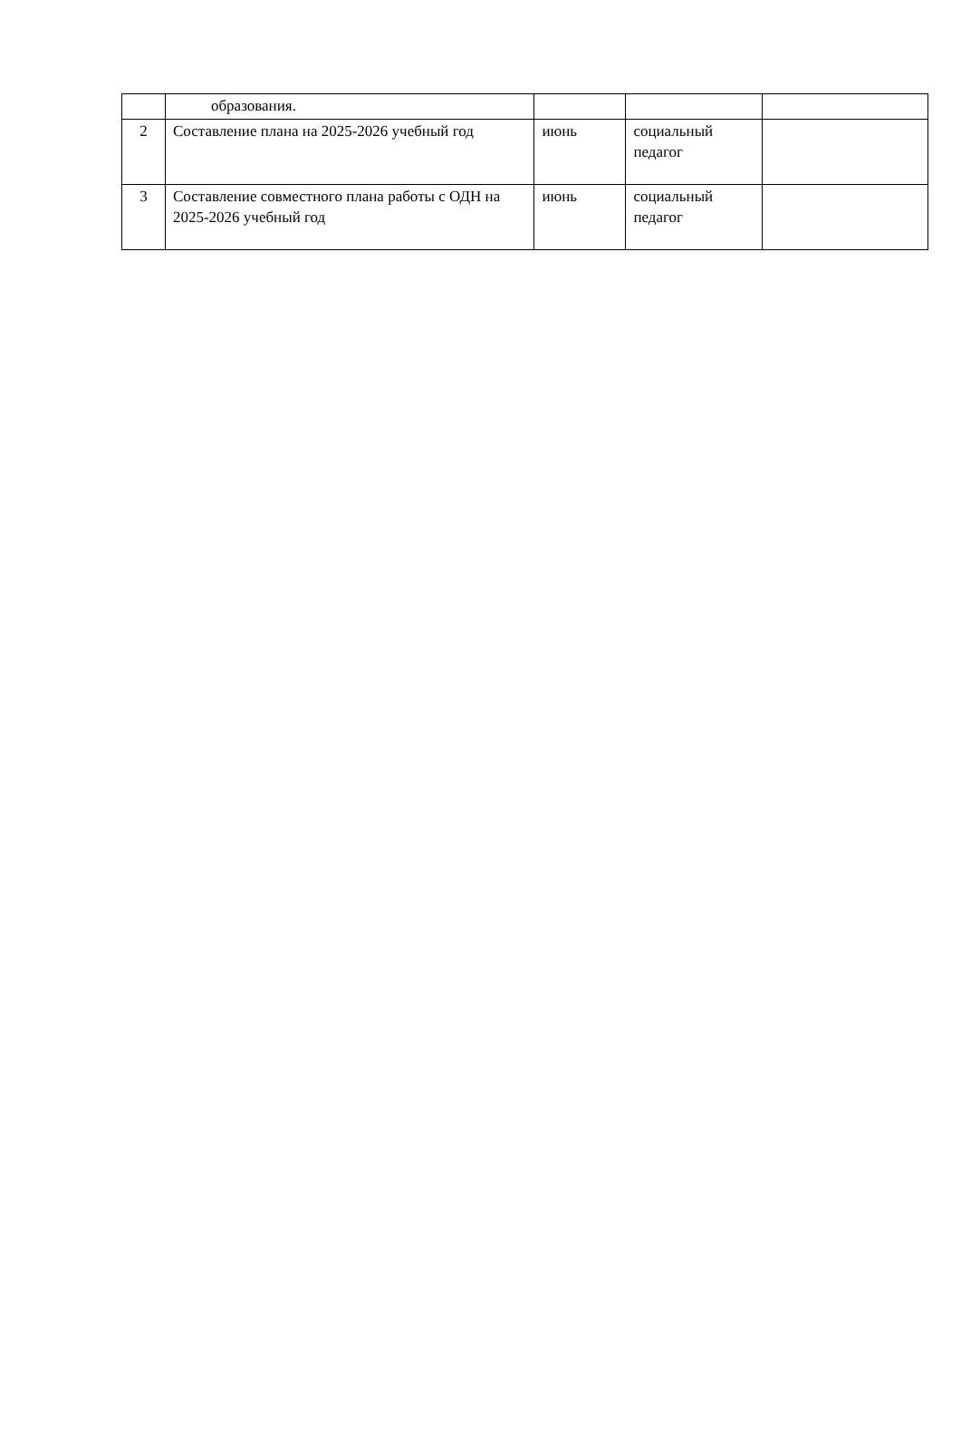| | образования. | | | |
| 2 | Составление плана на 2025-2026 учебный год | июнь | социальный педагог | |
| 3 | Составление совместного плана работы с ОДН на 2025-2026 учебный год | июнь | социальный педагог | |